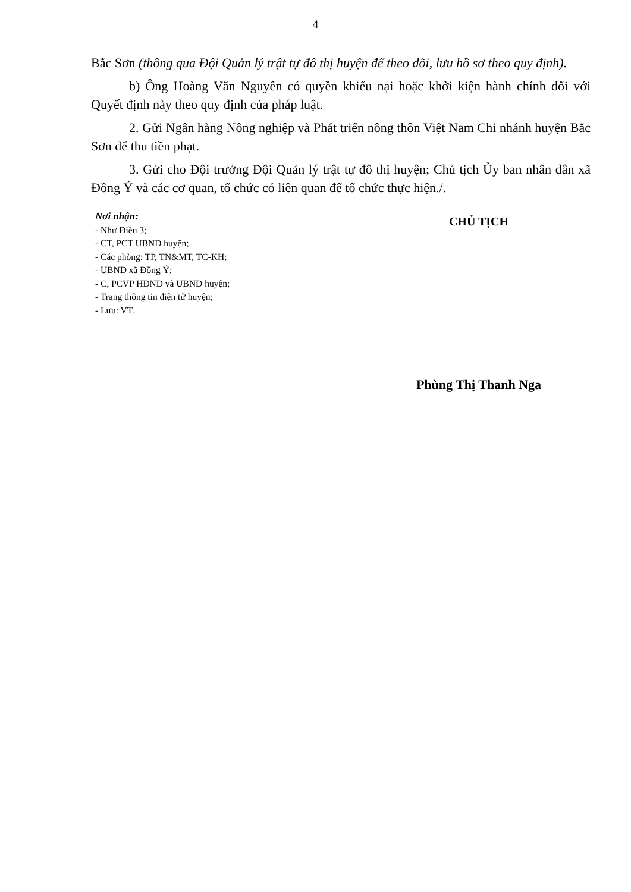4
Bắc Sơn (thông qua Đội Quản lý trật tự đô thị huyện để theo dõi, lưu hồ sơ theo quy định).
b) Ông Hoàng Văn Nguyên có quyền khiếu nại hoặc khởi kiện hành chính đối với Quyết định này theo quy định của pháp luật.
2. Gửi Ngân hàng Nông nghiệp và Phát triển nông thôn Việt Nam Chi nhánh huyện Bắc Sơn để thu tiền phạt.
3. Gửi cho Đội trưởng Đội Quản lý trật tự đô thị huyện; Chủ tịch Ủy ban nhân dân xã Đồng Ý và các cơ quan, tổ chức có liên quan để tổ chức thực hiện./.
Nơi nhận:
- Như Điều 3;
- CT, PCT UBND huyện;
- Các phòng: TP, TN&MT, TC-KH;
- UBND xã Đồng Ý;
- C, PCVP HĐND và UBND huyện;
- Trang thông tin điện tử huyện;
- Lưu: VT.
CHỦ TỊCH
Phùng Thị Thanh Nga